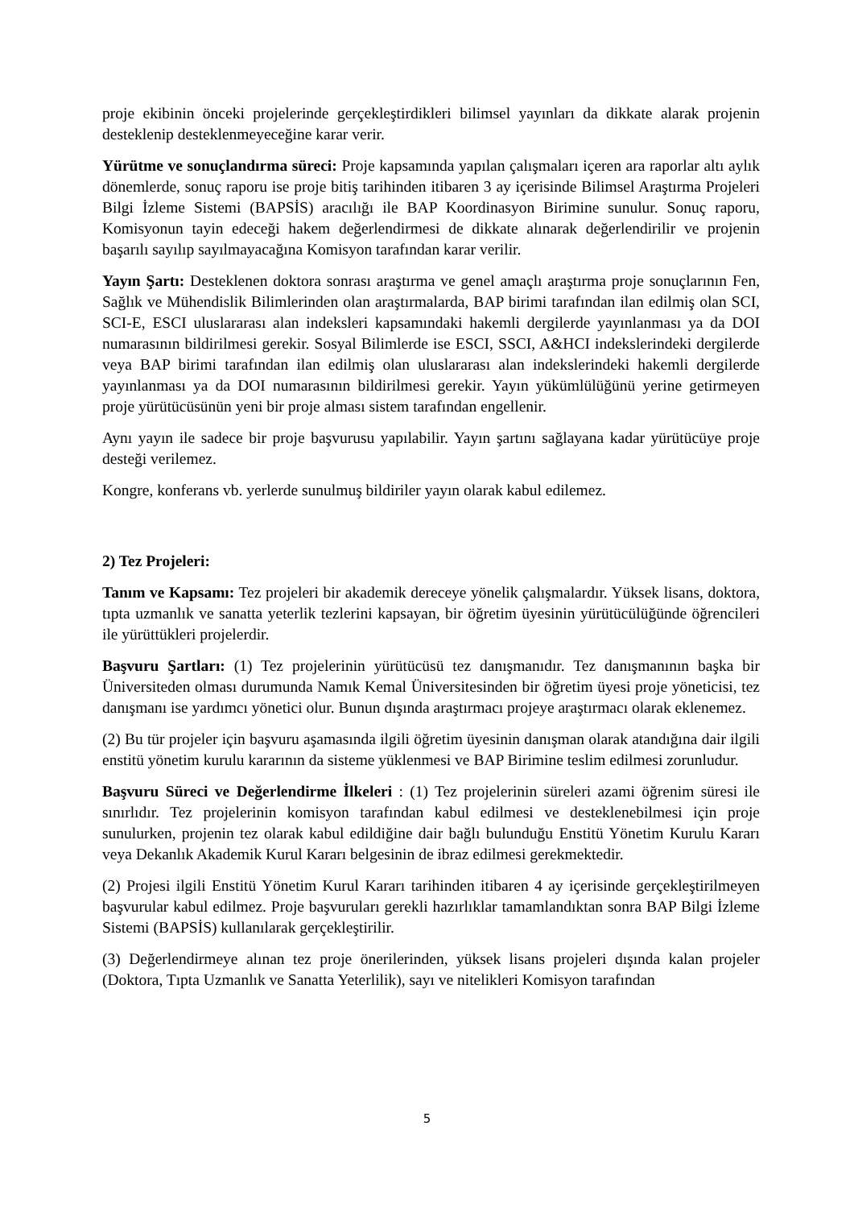proje ekibinin önceki projelerinde gerçekleştirdikleri bilimsel yayınları da dikkate alarak projenin desteklenip desteklenmeyeceğine karar verir.
Yürütme ve sonuçlandırma süreci: Proje kapsamında yapılan çalışmaları içeren ara raporlar altı aylık dönemlerde, sonuç raporu ise proje bitiş tarihinden itibaren 3 ay içerisinde Bilimsel Araştırma Projeleri Bilgi İzleme Sistemi (BAPSİS) aracılığı ile BAP Koordinasyon Birimine sunulur. Sonuç raporu, Komisyonun tayin edeceği hakem değerlendirmesi de dikkate alınarak değerlendirilir ve projenin başarılı sayılıp sayılmayacağına Komisyon tarafından karar verilir.
Yayın Şartı: Desteklenen doktora sonrası araştırma ve genel amaçlı araştırma proje sonuçlarının Fen, Sağlık ve Mühendislik Bilimlerinden olan araştırmalarda, BAP birimi tarafından ilan edilmiş olan SCI, SCI-E, ESCI uluslararası alan indeksleri kapsamındaki hakemli dergilerde yayınlanması ya da DOI numarasının bildirilmesi gerekir. Sosyal Bilimlerde ise ESCI, SSCI, A&HCI indekslerindeki dergilerde veya BAP birimi tarafından ilan edilmiş olan uluslararası alan indekslerindeki hakemli dergilerde yayınlanması ya da DOI numarasının bildirilmesi gerekir. Yayın yükümlülüğünü yerine getirmeyen proje yürütücüsünün yeni bir proje alması sistem tarafından engellenir.
Aynı yayın ile sadece bir proje başvurusu yapılabilir. Yayın şartını sağlayana kadar yürütücüye proje desteği verilemez.
Kongre, konferans vb. yerlerde sunulmuş bildiriler yayın olarak kabul edilemez.
2) Tez Projeleri:
Tanım ve Kapsamı: Tez projeleri bir akademik dereceye yönelik çalışmalardır. Yüksek lisans, doktora, tıpta uzmanlık ve sanatta yeterlik tezlerini kapsayan, bir öğretim üyesinin yürütücülüğünde öğrencileri ile yürüttükleri projelerdir.
Başvuru Şartları: (1) Tez projelerinin yürütücüsü tez danışmanıdır. Tez danışmanının başka bir Üniversiteden olması durumunda Namık Kemal Üniversitesinden bir öğretim üyesi proje yöneticisi, tez danışmanı ise yardımcı yönetici olur. Bunun dışında araştırmacı projeye araştırmacı olarak eklenemez.
(2) Bu tür projeler için başvuru aşamasında ilgili öğretim üyesinin danışman olarak atandığına dair ilgili enstitü yönetim kurulu kararının da sisteme yüklenmesi ve BAP Birimine teslim edilmesi zorunludur.
Başvuru Süreci ve Değerlendirme İlkeleri : (1) Tez projelerinin süreleri azami öğrenim süresi ile sınırlıdır. Tez projelerinin komisyon tarafından kabul edilmesi ve desteklenebilmesi için proje sunulurken, projenin tez olarak kabul edildiğine dair bağlı bulunduğu Enstitü Yönetim Kurulu Kararı veya Dekanlık Akademik Kurul Kararı belgesinin de ibraz edilmesi gerekmektedir.
(2) Projesi ilgili Enstitü Yönetim Kurul Kararı tarihinden itibaren 4 ay içerisinde gerçekleştirilmeyen başvurular kabul edilmez. Proje başvuruları gerekli hazırlıklar tamamlandıktan sonra BAP Bilgi İzleme Sistemi (BAPSİS) kullanılarak gerçekleştirilir.
(3) Değerlendirmeye alınan tez proje önerilerinden, yüksek lisans projeleri dışında kalan projeler (Doktora, Tıpta Uzmanlık ve Sanatta Yeterlilik), sayı ve nitelikleri Komisyon tarafından
5